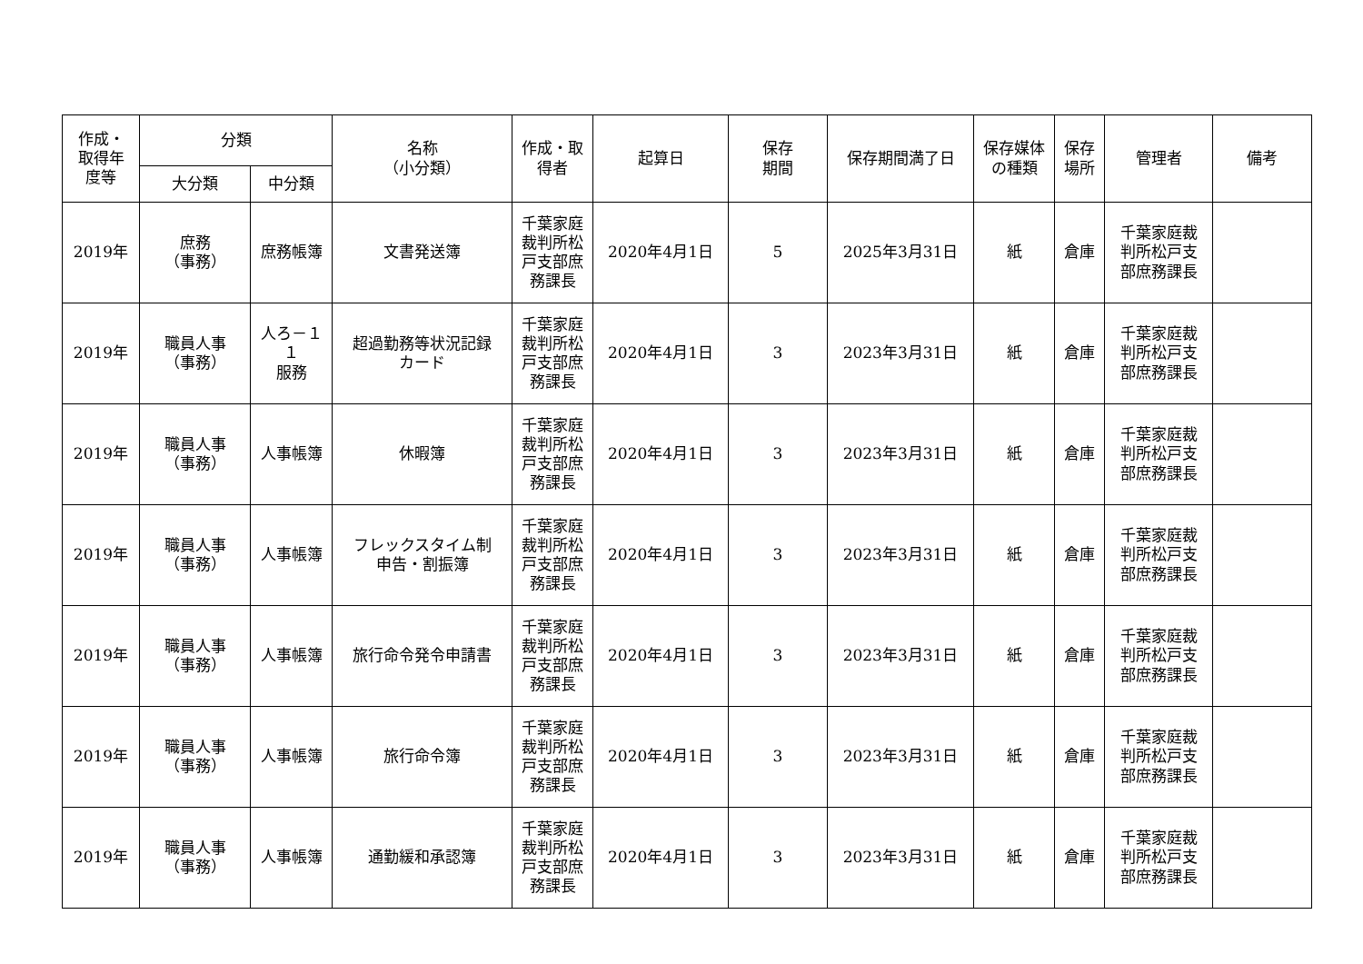| 作成・ 取得年 度等 | 分類 | | 名称 （小分類） | 作成・取 得者 | 起算日 | 保存 期間 | 保存期間満了日 | 保存媒体 の種類 | 保存 場所 | 管理者 | 備考 |
| --- | --- | --- | --- | --- | --- | --- | --- | --- | --- | --- | --- |
| | 大分類 | 中分類 | | | | | | | | | |
| 2019年 | 庶務 （事務） | 庶務帳簿 | 文書発送簿 | 千葉家庭 裁判所松 戸支部庶 務課長 | 2020年4月1日 | 5 | 2025年3月31日 | 紙 | 倉庫 | 千葉家庭裁 判所松戸支 部庶務課長 | |
| 2019年 | 職員人事 （事務） | 人ろ－１ １ 服務 | 超過勤務等状況記録 カード | 千葉家庭 裁判所松 戸支部庶 務課長 | 2020年4月1日 | 3 | 2023年3月31日 | 紙 | 倉庫 | 千葉家庭裁 判所松戸支 部庶務課長 | |
| 2019年 | 職員人事 （事務） | 人事帳簿 | 休暇簿 | 千葉家庭 裁判所松 戸支部庶 務課長 | 2020年4月1日 | 3 | 2023年3月31日 | 紙 | 倉庫 | 千葉家庭裁 判所松戸支 部庶務課長 | |
| 2019年 | 職員人事 （事務） | 人事帳簿 | フレックスタイム制 申告・割振簿 | 千葉家庭 裁判所松 戸支部庶 務課長 | 2020年4月1日 | 3 | 2023年3月31日 | 紙 | 倉庫 | 千葉家庭裁 判所松戸支 部庶務課長 | |
| 2019年 | 職員人事 （事務） | 人事帳簿 | 旅行命令発令申請書 | 千葉家庭 裁判所松 戸支部庶 務課長 | 2020年4月1日 | 3 | 2023年3月31日 | 紙 | 倉庫 | 千葉家庭裁 判所松戸支 部庶務課長 | |
| 2019年 | 職員人事 （事務） | 人事帳簿 | 旅行命令簿 | 千葉家庭 裁判所松 戸支部庶 務課長 | 2020年4月1日 | 3 | 2023年3月31日 | 紙 | 倉庫 | 千葉家庭裁 判所松戸支 部庶務課長 | |
| 2019年 | 職員人事 （事務） | 人事帳簿 | 通勤緩和承認簿 | 千葉家庭 裁判所松 戸支部庶 務課長 | 2020年4月1日 | 3 | 2023年3月31日 | 紙 | 倉庫 | 千葉家庭裁 判所松戸支 部庶務課長 | |